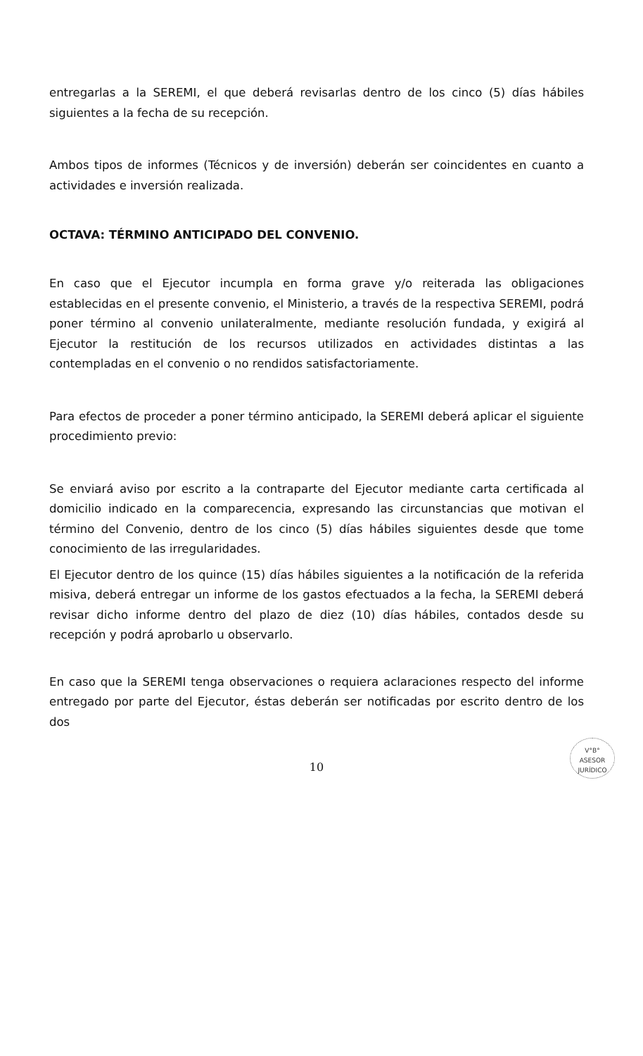entregarlas a la SEREMI, el que deberá revisarlas dentro de los cinco (5) días hábiles siguientes a la fecha de su recepción.
Ambos tipos de informes (Técnicos y de inversión) deberán ser coincidentes en cuanto a actividades e inversión realizada.
OCTAVA: TÉRMINO ANTICIPADO DEL CONVENIO.
En caso que el Ejecutor incumpla en forma grave y/o reiterada las obligaciones establecidas en el presente convenio, el Ministerio, a través de la respectiva SEREMI, podrá poner término al convenio unilateralmente, mediante resolución fundada, y exigirá al Ejecutor la restitución de los recursos utilizados en actividades distintas a las contempladas en el convenio o no rendidos satisfactoriamente.
Para efectos de proceder a poner término anticipado, la SEREMI deberá aplicar el siguiente procedimiento previo:
Se enviará aviso por escrito a la contraparte del Ejecutor mediante carta certificada al domicilio indicado en la comparecencia, expresando las circunstancias que motivan el término del Convenio, dentro de los cinco (5) días hábiles siguientes desde que tome conocimiento de las irregularidades.
El Ejecutor dentro de los quince (15) días hábiles siguientes a la notificación de la referida misiva, deberá entregar un informe de los gastos efectuados a la fecha, la SEREMI deberá revisar dicho informe dentro del plazo de diez (10) días hábiles, contados desde su recepción y podrá aprobarlo u observarlo.
En caso que la SEREMI tenga observaciones o requiera aclaraciones respecto del informe entregado por parte del Ejecutor, éstas deberán ser notificadas por escrito dentro de los dos
10
V°B°
ASESOR
JURÍDICO